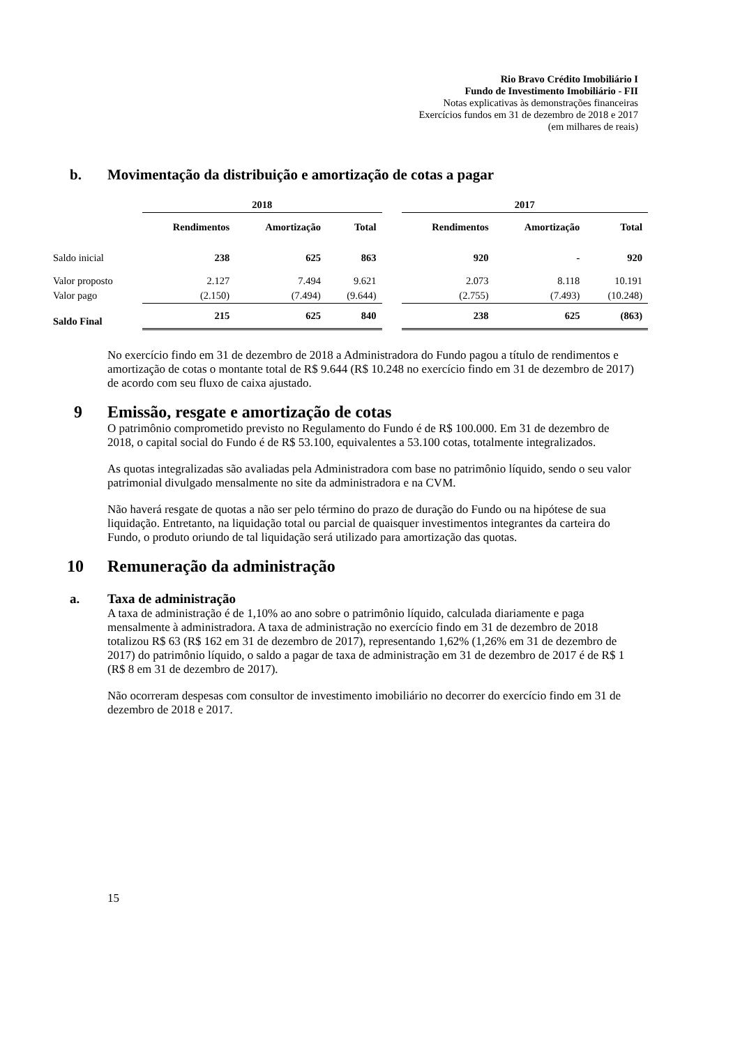Rio Bravo Crédito Imobiliário I
Fundo de Investimento Imobiliário - FII
Notas explicativas às demonstrações financeiras
Exercícios fundos em 31 de dezembro de 2018 e 2017
(em milhares de reais)
b. Movimentação da distribuição e amortização de cotas a pagar
| | 2018 | | | | 2017 | | |
| --- | --- | --- | --- | --- | --- | --- | --- |
| | Rendimentos | Amortização | Total | | Rendimentos | Amortização | Total |
| Saldo inicial | 238 | 625 | 863 | | 920 | - | 920 |
| Valor proposto | 2.127 | 7.494 | 9.621 | | 2.073 | 8.118 | 10.191 |
| Valor pago | (2.150) | (7.494) | (9.644) | | (2.755) | (7.493) | (10.248) |
| Saldo Final | 215 | 625 | 840 | | 238 | 625 | (863) |
No exercício findo em 31 de dezembro de 2018 a Administradora do Fundo pagou a título de rendimentos e amortização de cotas o montante total de R$ 9.644 (R$ 10.248 no exercício findo em 31 de dezembro de 2017) de acordo com seu fluxo de caixa ajustado.
9 Emissão, resgate e amortização de cotas
O patrimônio comprometido previsto no Regulamento do Fundo é de R$ 100.000. Em 31 de dezembro de 2018, o capital social do Fundo é de R$ 53.100, equivalentes a 53.100 cotas, totalmente integralizados.
As quotas integralizadas são avaliadas pela Administradora com base no patrimônio líquido, sendo o seu valor patrimonial divulgado mensalmente no site da administradora e na CVM.
Não haverá resgate de quotas a não ser pelo término do prazo de duração do Fundo ou na hipótese de sua liquidação. Entretanto, na liquidação total ou parcial de quaisquer investimentos integrantes da carteira do Fundo, o produto oriundo de tal liquidação será utilizado para amortização das quotas.
10 Remuneração da administração
a. Taxa de administração
A taxa de administração é de 1,10% ao ano sobre o patrimônio líquido, calculada diariamente e paga mensalmente à administradora. A taxa de administração no exercício findo em 31 de dezembro de 2018 totalizou R$ 63 (R$ 162 em 31 de dezembro de 2017), representando 1,62% (1,26% em 31 de dezembro de 2017) do patrimônio líquido, o saldo a pagar de taxa de administração em 31 de dezembro de 2017 é de R$ 1 (R$ 8 em 31 de dezembro de 2017).
Não ocorreram despesas com consultor de investimento imobiliário no decorrer do exercício findo em 31 de dezembro de 2018 e 2017.
15